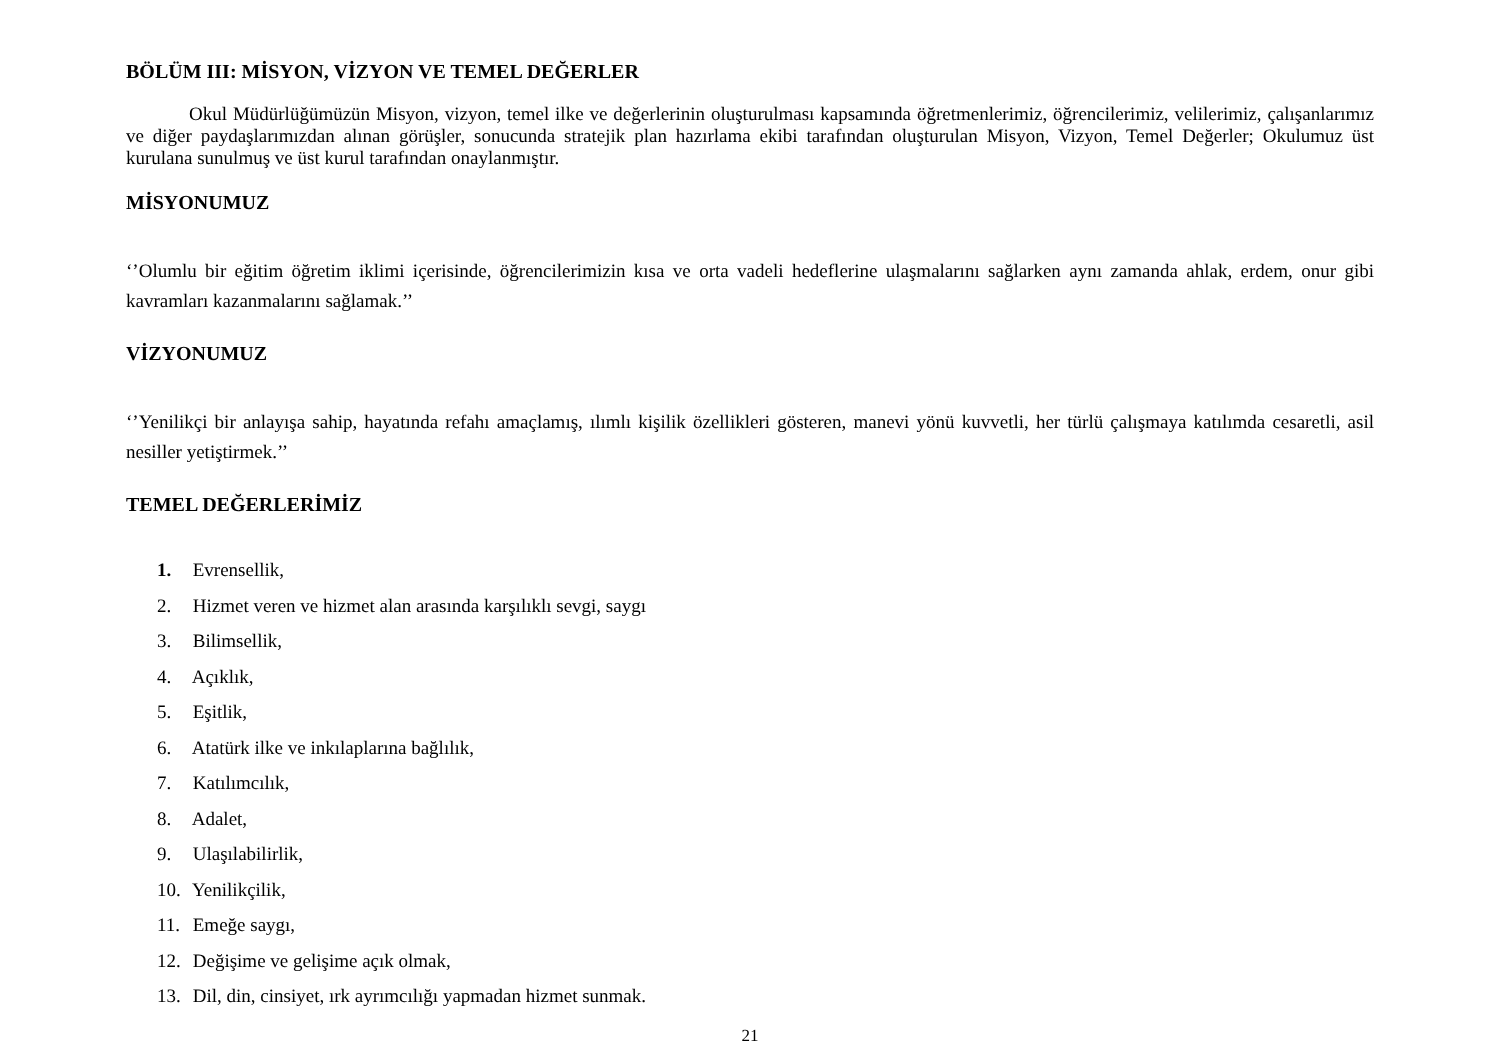BÖLÜM III: MİSYON, VİZYON VE TEMEL DEĞERLER
Okul Müdürlüğümüzün Misyon, vizyon, temel ilke ve değerlerinin oluşturulması kapsamında öğretmenlerimiz, öğrencilerimiz, velilerimiz, çalışanlarımız ve diğer paydaşlarımızdan alınan görüşler, sonucunda stratejik plan hazırlama ekibi tarafından oluşturulan Misyon, Vizyon, Temel Değerler; Okulumuz üst kurulana sunulmuş ve üst kurul tarafından onaylanmıştır.
MİSYONUMUZ
‘’Olumlu bir eğitim öğretim iklimi içerisinde, öğrencilerimizin kısa ve orta vadeli hedeflerine ulaşmalarını sağlarken aynı zamanda ahlak, erdem, onur gibi kavramları kazanmalarını sağlamak.’’
VİZYONUMUZ
‘’Yenilikçi bir anlayışa sahip, hayatında refahı amaçlamış, ılımlı kişilik özellikleri gösteren, manevi yönü kuvvetli, her türlü çalışmaya katılımda cesaretli, asil nesiller yetiştirmek.’’
TEMEL DEĞERLERİMİZ
1. Evrensellik,
2. Hizmet veren ve hizmet alan arasında karşılıklı sevgi, saygı
3. Bilimsellik,
4. Açıklık,
5. Eşitlik,
6. Atatürk ilke ve inkılaplarına bağlılık,
7. Katılımcılık,
8. Adalet,
9. Ulaşılabilirlik,
10. Yenilikçilik,
11. Emeğe saygı,
12. Değişime ve gelişime açık olmak,
13. Dil, din, cinsiyet, ırk ayrımcılığı yapmadan hizmet sunmak.
21